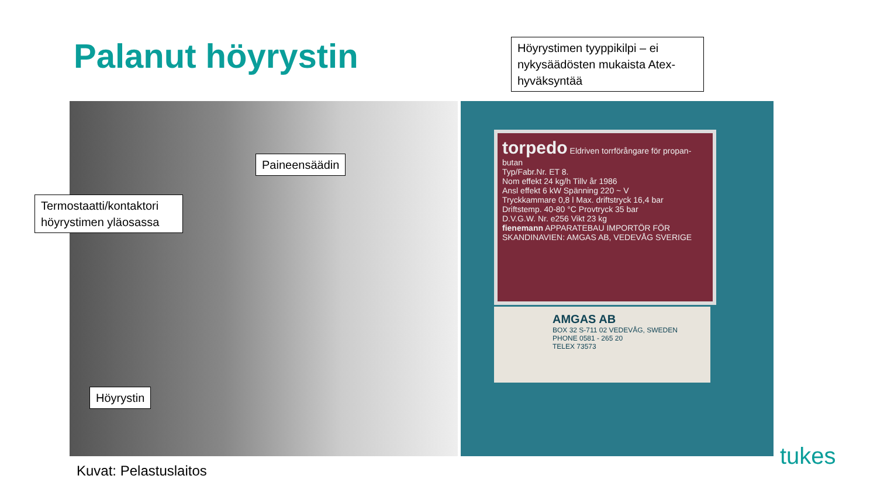Palanut höyrystin
Höyrystimen tyyppikilpi – ei nykysäädösten mukaista Atex-hyväksyntää
torpedo Eldriven torrförångare för propan-butan
Typ/Fabr.Nr. ET 8.
Nom effekt 24 kg/h Tillv år 1986
Ansl effekt 6 kW Spänning 220 ~ V
Tryckkammare 0,8 l Max. driftstryck 16,4 bar
Driftstemp. 40-80 °C Provtryck 35 bar
D.V.G.W. Nr. e256 Vikt 23 kg
fienemann APPARATEBAU IMPORTÖR FÖR SKANDINAVIEN: AMGAS AB, VEDEVÅG SVERIGE
AMGAS AB
BOX 32 S-711 02 VEDEVÅG, SWEDEN
PHONE 0581 - 265 20
TELEX 73573
Paineensäädin
Termostaatti/kontaktori höyrystimen yläosassa
Höyrystin
Kuvat: Pelastuslaitos
tukes